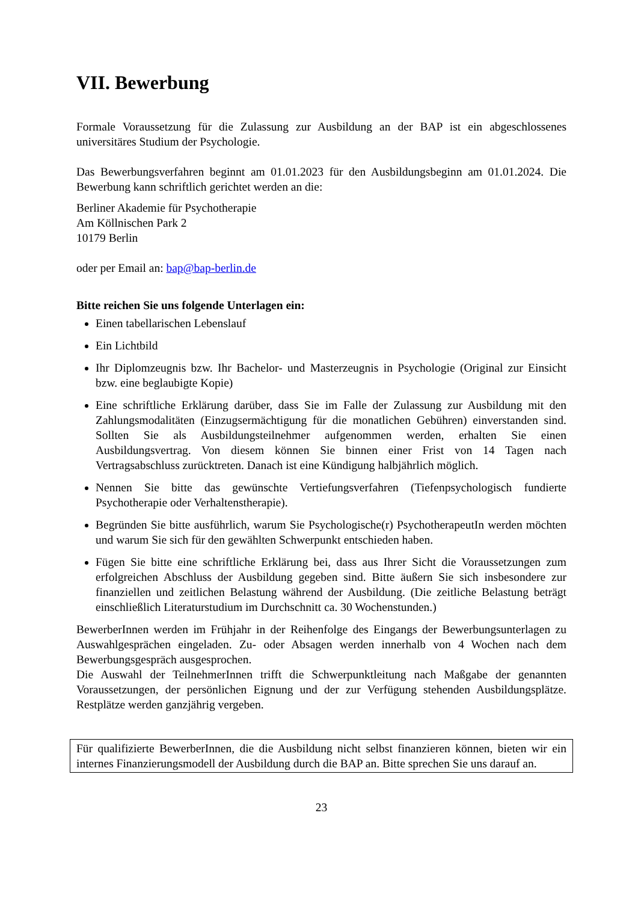VII. Bewerbung
Formale Voraussetzung für die Zulassung zur Ausbildung an der BAP ist ein abgeschlossenes universitäres Studium der Psychologie.
Das Bewerbungsverfahren beginnt am 01.01.2023 für den Ausbildungsbeginn am 01.01.2024. Die Bewerbung kann schriftlich gerichtet werden an die:
Berliner Akademie für Psychotherapie
Am Köllnischen Park 2
10179 Berlin
oder per Email an: bap@bap-berlin.de
Bitte reichen Sie uns folgende Unterlagen ein:
Einen tabellarischen Lebenslauf
Ein Lichtbild
Ihr Diplomzeugnis bzw. Ihr Bachelor- und Masterzeugnis in Psychologie (Original zur Einsicht bzw. eine beglaubigte Kopie)
Eine schriftliche Erklärung darüber, dass Sie im Falle der Zulassung zur Ausbildung mit den Zahlungsmodalitäten (Einzugsermächtigung für die monatlichen Gebühren) einverstanden sind. Sollten Sie als Ausbildungsteilnehmer aufgenommen werden, erhalten Sie einen Ausbildungsvertrag. Von diesem können Sie binnen einer Frist von 14 Tagen nach Vertragsabschluss zurücktreten. Danach ist eine Kündigung halbjährlich möglich.
Nennen Sie bitte das gewünschte Vertiefungsverfahren (Tiefenpsychologisch fundierte Psychotherapie oder Verhaltenstherapie).
Begründen Sie bitte ausführlich, warum Sie Psychologische(r) PsychotherapeutIn werden möchten und warum Sie sich für den gewählten Schwerpunkt entschieden haben.
Fügen Sie bitte eine schriftliche Erklärung bei, dass aus Ihrer Sicht die Voraussetzungen zum erfolgreichen Abschluss der Ausbildung gegeben sind. Bitte äußern Sie sich insbesondere zur finanziellen und zeitlichen Belastung während der Ausbildung. (Die zeitliche Belastung beträgt einschließlich Literaturstudium im Durchschnitt ca. 30 Wochenstunden.)
BewerberInnen werden im Frühjahr in der Reihenfolge des Eingangs der Bewerbungsunterlagen zu Auswahlgesprächen eingeladen. Zu- oder Absagen werden innerhalb von 4 Wochen nach dem Bewerbungsgespräch ausgesprochen.
Die Auswahl der TeilnehmerInnen trifft die Schwerpunktleitung nach Maßgabe der genannten Voraussetzungen, der persönlichen Eignung und der zur Verfügung stehenden Ausbildungsplätze. Restplätze werden ganzjährig vergeben.
Für qualifizierte BewerberInnen, die die Ausbildung nicht selbst finanzieren können, bieten wir ein internes Finanzierungsmodell der Ausbildung durch die BAP an. Bitte sprechen Sie uns darauf an.
23